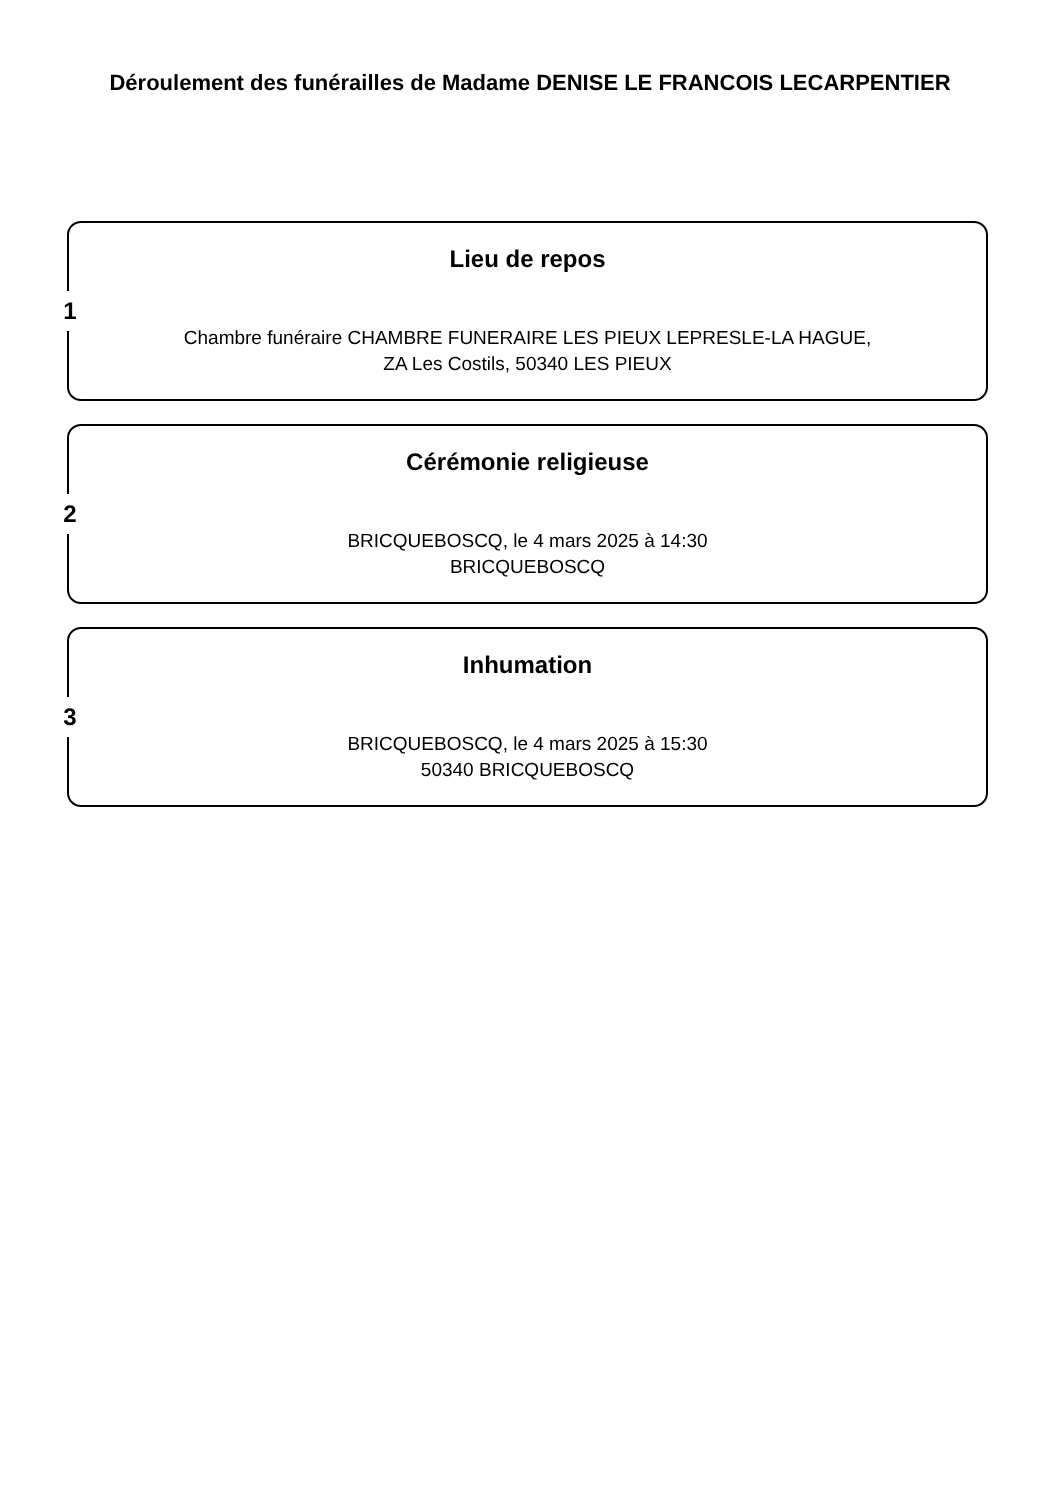Déroulement des funérailles de Madame DENISE LE FRANCOIS LECARPENTIER
1
Lieu de repos
Chambre funéraire CHAMBRE FUNERAIRE LES PIEUX LEPRESLE-LA HAGUE,
ZA Les Costils, 50340 LES PIEUX
2
Cérémonie religieuse
BRICQUEBOSCQ, le 4 mars 2025 à 14:30
BRICQUEBOSCQ
3
Inhumation
BRICQUEBOSCQ, le 4 mars 2025 à 15:30
50340 BRICQUEBOSCQ